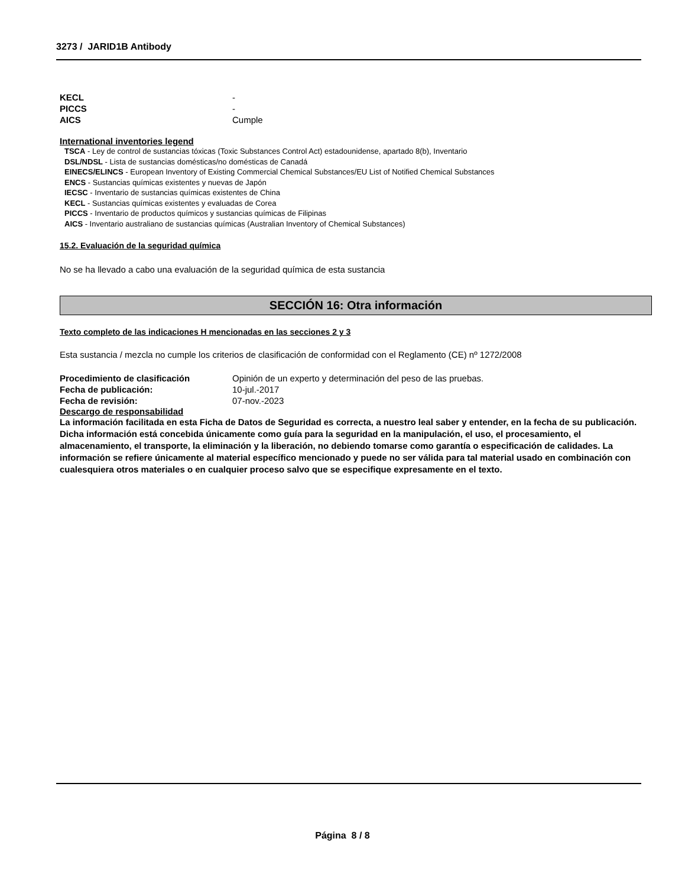3273 / JARID1B Antibody
KECL -
PICCS -
AICS Cumple
International inventories legend
TSCA - Ley de control de sustancias tóxicas (Toxic Substances Control Act) estadounidense, apartado 8(b), Inventario
DSL/NDSL - Lista de sustancias domésticas/no domésticas de Canadá
EINECS/ELINCS - European Inventory of Existing Commercial Chemical Substances/EU List of Notified Chemical Substances
ENCS - Sustancias químicas existentes y nuevas de Japón
IECSC - Inventario de sustancias químicas existentes de China
KECL - Sustancias químicas existentes y evaluadas de Corea
PICCS - Inventario de productos químicos y sustancias químicas de Filipinas
AICS - Inventario australiano de sustancias químicas (Australian Inventory of Chemical Substances)
15.2. Evaluación de la seguridad química
No se ha llevado a cabo una evaluación de la seguridad química de esta sustancia
SECCIÓN 16: Otra información
Texto completo de las indicaciones H mencionadas en las secciones 2 y 3
Esta sustancia / mezcla no cumple los criterios de clasificación de conformidad con el Reglamento (CE) nº 1272/2008
Procedimiento de clasificación Opinión de un experto y determinación del peso de las pruebas.
Fecha de publicación: 10-jul.-2017
Fecha de revisión: 07-nov.-2023
Descargo de responsabilidad
La información facilitada en esta Ficha de Datos de Seguridad es correcta, a nuestro leal saber y entender, en la fecha de su publicación. Dicha información está concebida únicamente como guía para la seguridad en la manipulación, el uso, el procesamiento, el almacenamiento, el transporte, la eliminación y la liberación, no debiendo tomarse como garantía o especificación de calidades. La información se refiere únicamente al material específico mencionado y puede no ser válida para tal material usado en combinación con cualesquiera otros materiales o en cualquier proceso salvo que se especifique expresamente en el texto.
Página 8 / 8